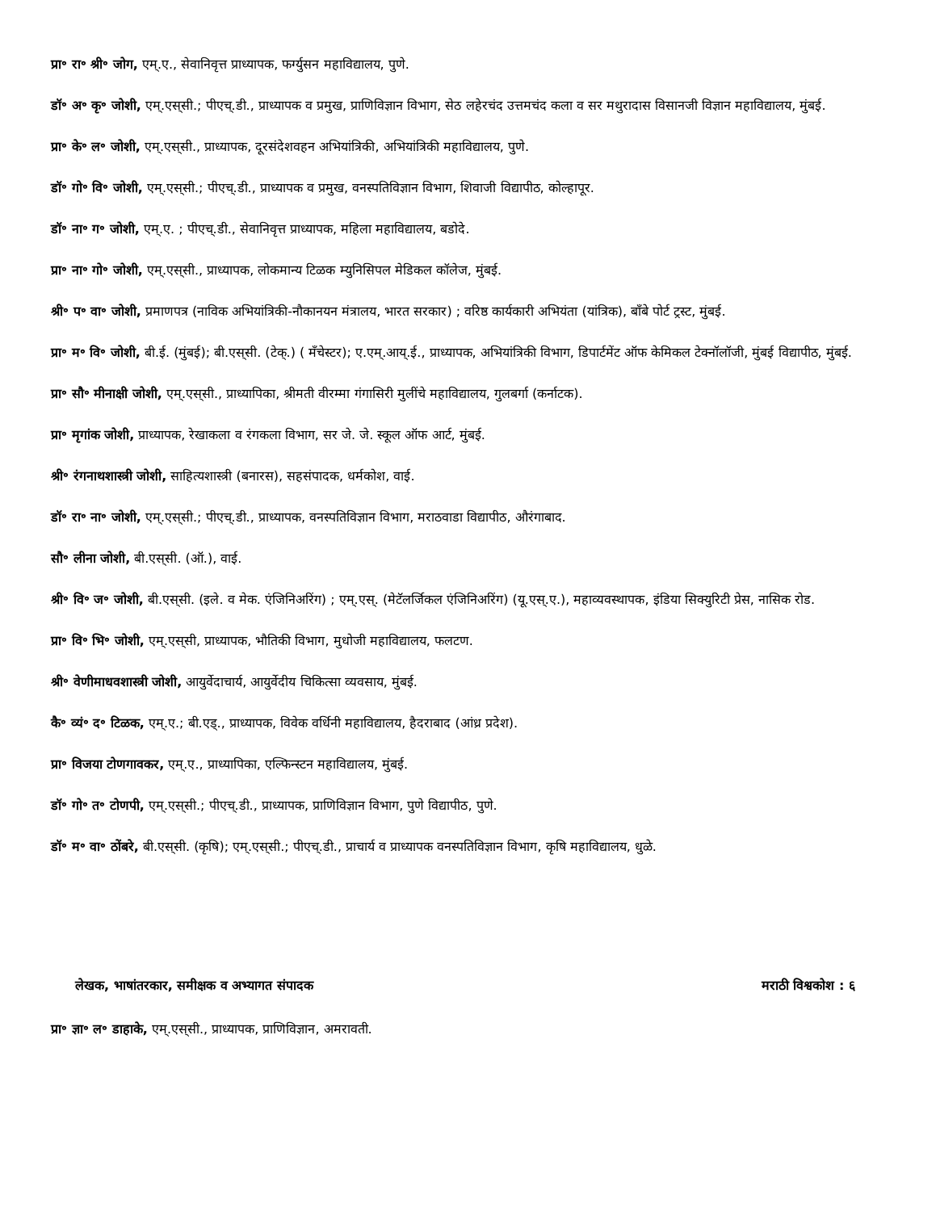प्रा॰ रा॰ श्री॰ जोग, एम्.ए., सेवानिवृत्त प्राध्यापक, फर्ग्युसन महाविद्यालय, पुणे.
डॉ॰ अ॰ कृ॰ जोशी, एम्.एस्‌सी.; पीएच्.डी., प्राध्यापक व प्रमुख, प्राणिविज्ञान विभाग, सेठ लहेरचंद उत्तमचंद कला व सर मथुरादास विसानजी विज्ञान महाविद्यालय, मुंबई.
प्रा॰ के॰ ल॰ जोशी, एम्.एस्‌सी., प्राध्यापक, दूरसंदेशवहन अभियांत्रिकी, अभियांत्रिकी महाविद्यालय, पुणे.
डॉ॰ गो॰ वि॰ जोशी, एम्.एस्‌सी.; पीएच्.डी., प्राध्यापक व प्रमुख, वनस्पतिविज्ञान विभाग, शिवाजी विद्यापीठ, कोल्हापूर.
डॉ॰ ना॰ ग॰ जोशी, एम्.ए. ; पीएच्.डी., सेवानिवृत्त प्राध्यापक, महिला महाविद्यालय, बडोदे.
प्रा॰ ना॰ गो॰ जोशी, एम्.एस्‌सी., प्राध्यापक, लोकमान्य टिळक म्युनिसिपल मेडिकल कॉलेज, मुंबई.
श्री॰ प॰ वा॰ जोशी, प्रमाणपत्र (नाविक अभियांत्रिकी-नौकानयन मंत्रालय, भारत सरकार) ; वरिष्ठ कार्यकारी अभियंता (यांत्रिक), बाँबे पोर्ट ट्रस्ट, मुंबई.
प्रा॰ म॰ वि॰ जोशी, बी.ई. (मुंबई); बी.एस्‌सी. (टेक्.) ( मँचेस्टर); ए.एम्.आय्.ई., प्राध्यापक, अभियांत्रिकी विभाग, डिपार्टमेंट ऑफ केमिकल टेक्नॉलॉजी, मुंबई विद्यापीठ, मुंबई.
प्रा॰ सौ॰ मीनाक्षी जोशी, एम्.एस्‌सी., प्राध्यापिका, श्रीमती वीरम्मा गंगासिरी मुलींचे महाविद्यालय, गुलबर्गा (कर्नाटक).
प्रा॰ मृगांक जोशी, प्राध्यापक, रेखाकला व रंगकला विभाग, सर जे. जे. स्कूल ऑफ आर्ट, मुंबई.
श्री॰ रंगनाथशास्त्री जोशी, साहित्यशास्त्री (बनारस), सहसंपादक, धर्मकोश, वाई.
डॉ॰ रा॰ ना॰ जोशी, एम्.एस्‌सी.; पीएच्.डी., प्राध्यापक, वनस्पतिविज्ञान विभाग, मराठवाडा विद्यापीठ, औरंगाबाद.
सौ॰ लीना जोशी, बी.एस्‌सी. (ऑ.), वाई.
श्री॰ वि॰ ज॰ जोशी, बी.एस्‌सी. (इले. व मेक. एंजिनिअरिंग) ; एम्.एस्. (मेटॅलर्जिकल एंजिनिअरिंग) (यू.एस्.ए.), महाव्यवस्थापक, इंडिया सिक्युरिटी प्रेस, नासिक रोड.
प्रा॰ वि॰ भि॰ जोशी, एम्.एस्‌सी, प्राध्यापक, भौतिकी विभाग, मुधोजी महाविद्यालय, फलटण.
श्री॰ वेणीमाधवशास्त्री जोशी, आयुर्वेदाचार्य, आयुर्वेदीय चिकित्सा व्यवसाय, मुंबई.
कै॰ व्यं॰ द॰ टिळक, एम्.ए.; बी.एड्., प्राध्यापक, विवेक वर्धिनी महाविद्यालय, हैदराबाद (आंध्र प्रदेश).
प्रा॰ विजया टोणगावकर, एम्.ए., प्राध्यापिका, एल्फिन्स्टन महाविद्यालय, मुंबई.
डॉ॰ गो॰ त॰ टोणपी, एम्.एस्‌सी.; पीएच्.डी., प्राध्यापक, प्राणिविज्ञान विभाग, पुणे विद्यापीठ, पुणे.
डॉ॰ म॰ वा॰ ठोंबरे, बी.एस्‌सी. (कृषि); एम्.एस्‌सी.; पीएच्.डी., प्राचार्य व प्राध्यापक वनस्पतिविज्ञान विभाग, कृषि महाविद्यालय, धुळे.
लेखक, भाषांतरकार, समीक्षक व अभ्यागत संपादक मराठी विश्वकोश : ६
प्रा॰ ज्ञा॰ ल॰ डाहाके, एम्.एस्‌सी., प्राध्यापक, प्राणिविज्ञान, अमरावती.